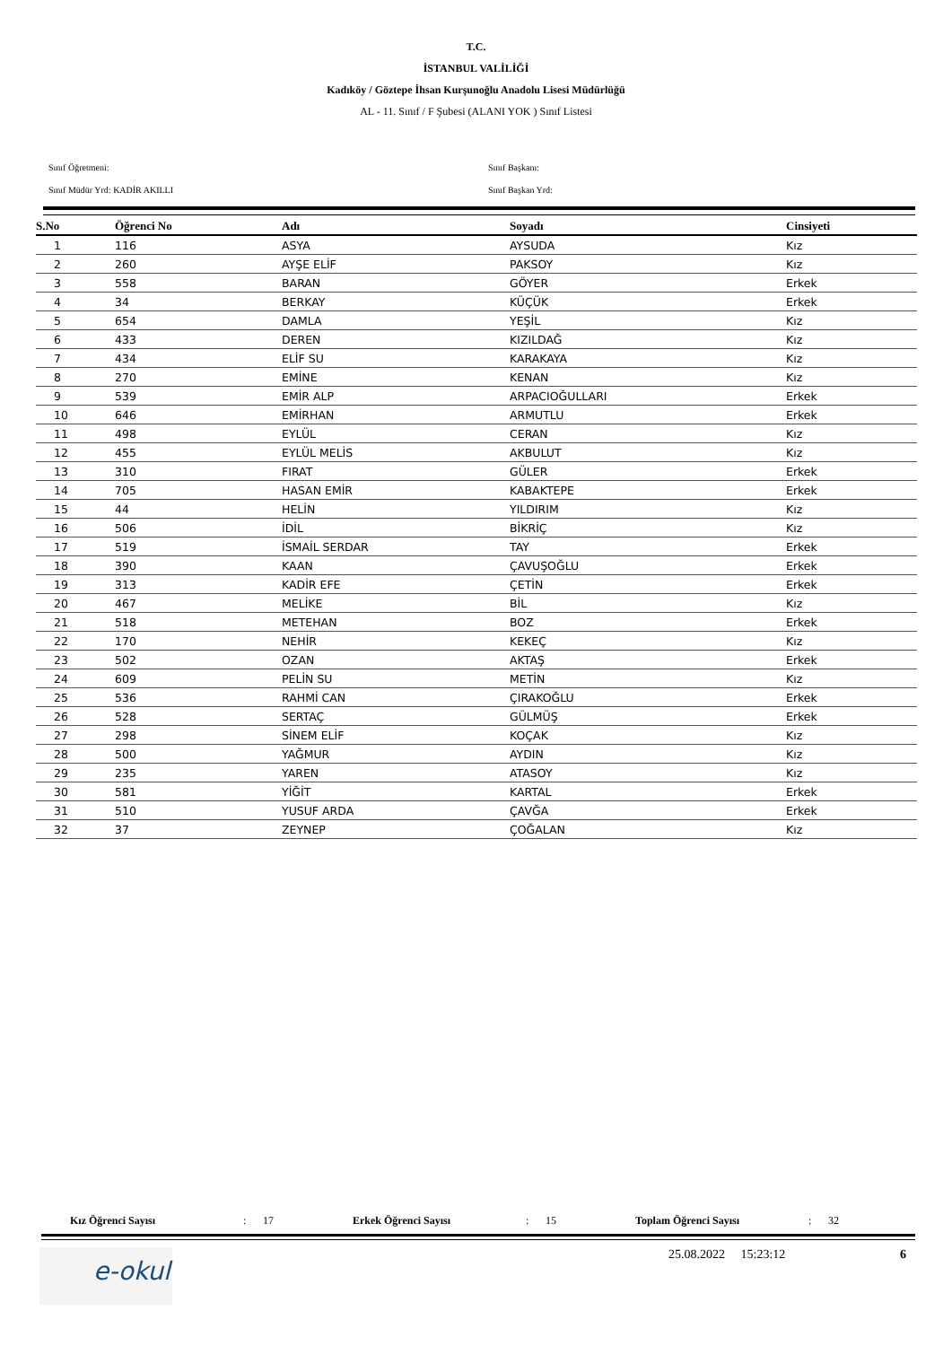T.C.
İSTANBUL VALİLİĞİ
Kadıköy / Göztepe İhsan Kurşunoğlu Anadolu Lisesi Müdürlüğü
AL - 11. Sınıf / F Şubesi (ALANI YOK ) Sınıf Listesi
Sınıf Öğretmeni: Sınıf Başkanı:
Sınıf Müdür Yrd: KADİR AKILLI Sınıf Başkan Yrd:
| S.No | Öğrenci No | Adı | Soyadı | Cinsiyeti |
| --- | --- | --- | --- | --- |
| 1 | 116 | ASYA | AYSUDA | Kız |
| 2 | 260 | AYŞE ELİF | PAKSOY | Kız |
| 3 | 558 | BARAN | GÖYER | Erkek |
| 4 | 34 | BERKAY | KÜÇÜK | Erkek |
| 5 | 654 | DAMLA | YEŞİL | Kız |
| 6 | 433 | DEREN | KIZILDAĞ | Kız |
| 7 | 434 | ELİF SU | KARAKAYA | Kız |
| 8 | 270 | EMİNE | KENAN | Kız |
| 9 | 539 | EMİR ALP | ARPACIOĞULLARI | Erkek |
| 10 | 646 | EMİRHAN | ARMUTLU | Erkek |
| 11 | 498 | EYLÜL | CERAN | Kız |
| 12 | 455 | EYLÜL MELİS | AKBULUT | Kız |
| 13 | 310 | FIRAT | GÜLER | Erkek |
| 14 | 705 | HASAN EMİR | KABAKTEPE | Erkek |
| 15 | 44 | HELİN | YILDIRIM | Kız |
| 16 | 506 | İDİL | BİKRİÇ | Kız |
| 17 | 519 | İSMAİL SERDAR | TAY | Erkek |
| 18 | 390 | KAAN | ÇAVUŞOĞLU | Erkek |
| 19 | 313 | KADİR EFE | ÇETİN | Erkek |
| 20 | 467 | MELİKE | BİL | Kız |
| 21 | 518 | METEHAN | BOZ | Erkek |
| 22 | 170 | NEHİR | KEKEÇ | Kız |
| 23 | 502 | OZAN | AKTAŞ | Erkek |
| 24 | 609 | PELİN SU | METİN | Kız |
| 25 | 536 | RAHMİ CAN | ÇIRAKOĞLU | Erkek |
| 26 | 528 | SERTAÇ | GÜLMÜŞ | Erkek |
| 27 | 298 | SİNEM ELİF | KOÇAK | Kız |
| 28 | 500 | YAĞMUR | AYDIN | Kız |
| 29 | 235 | YAREN | ATASOY | Kız |
| 30 | 581 | YİĞİT | KARTAL | Erkek |
| 31 | 510 | YUSUF ARDA | ÇAVĞA | Erkek |
| 32 | 37 | ZEYNEP | ÇOĞALAN | Kız |
Kız Öğrenci Sayısı: 17 Erkek Öğrenci Sayısı: 15 Toplam Öğrenci Sayısı: 32
e-okul 25.08.2022 15:23:12 6